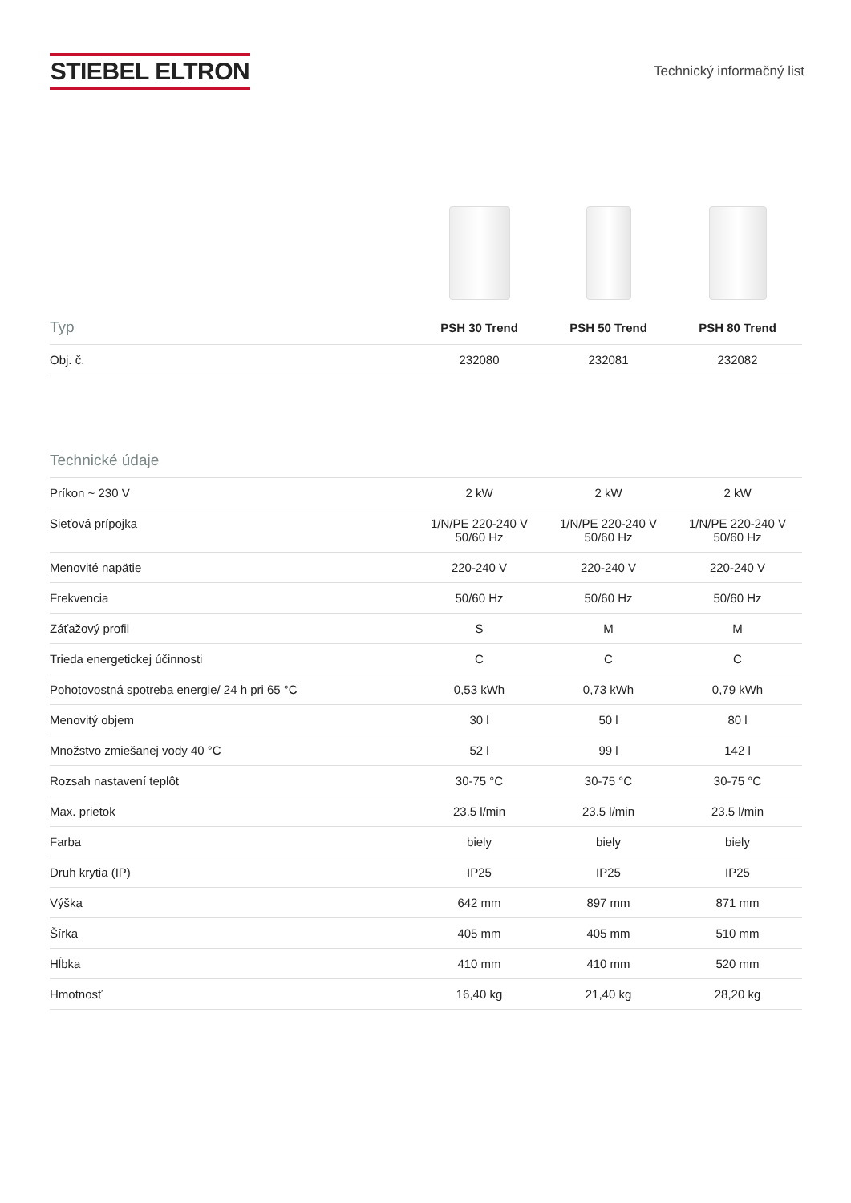STIEBEL ELTRON
Technický informačný list
| Typ | PSH 30 Trend | PSH 50 Trend | PSH 80 Trend |
| --- | --- | --- | --- |
| Obj. č. | 232080 | 232081 | 232082 |
| Technické údaje | | | |
| --- | --- | --- | --- |
| Príkon ~ 230 V | 2 kW | 2 kW | 2 kW |
| Sieťová prípojka | 1/N/PE 220-240 V 50/60 Hz | 1/N/PE 220-240 V 50/60 Hz | 1/N/PE 220-240 V 50/60 Hz |
| Menovité napätie | 220-240 V | 220-240 V | 220-240 V |
| Frekvencia | 50/60 Hz | 50/60 Hz | 50/60 Hz |
| Záťažový profil | S | M | M |
| Trieda energetickej účinnosti | C | C | C |
| Pohotovostná spotreba energie/ 24 h pri 65 °C | 0,53 kWh | 0,73 kWh | 0,79 kWh |
| Menovitý objem | 30 l | 50 l | 80 l |
| Množstvo zmiešanej vody 40 °C | 52 l | 99 l | 142 l |
| Rozsah nastavení teplôt | 30-75 °C | 30-75 °C | 30-75 °C |
| Max. prietok | 23.5 l/min | 23.5 l/min | 23.5 l/min |
| Farba | biely | biely | biely |
| Druh krytia (IP) | IP25 | IP25 | IP25 |
| Výška | 642 mm | 897 mm | 871 mm |
| Šírka | 405 mm | 405 mm | 510 mm |
| Hĺbka | 410 mm | 410 mm | 520 mm |
| Hmotnosť | 16,40 kg | 21,40 kg | 28,20 kg |